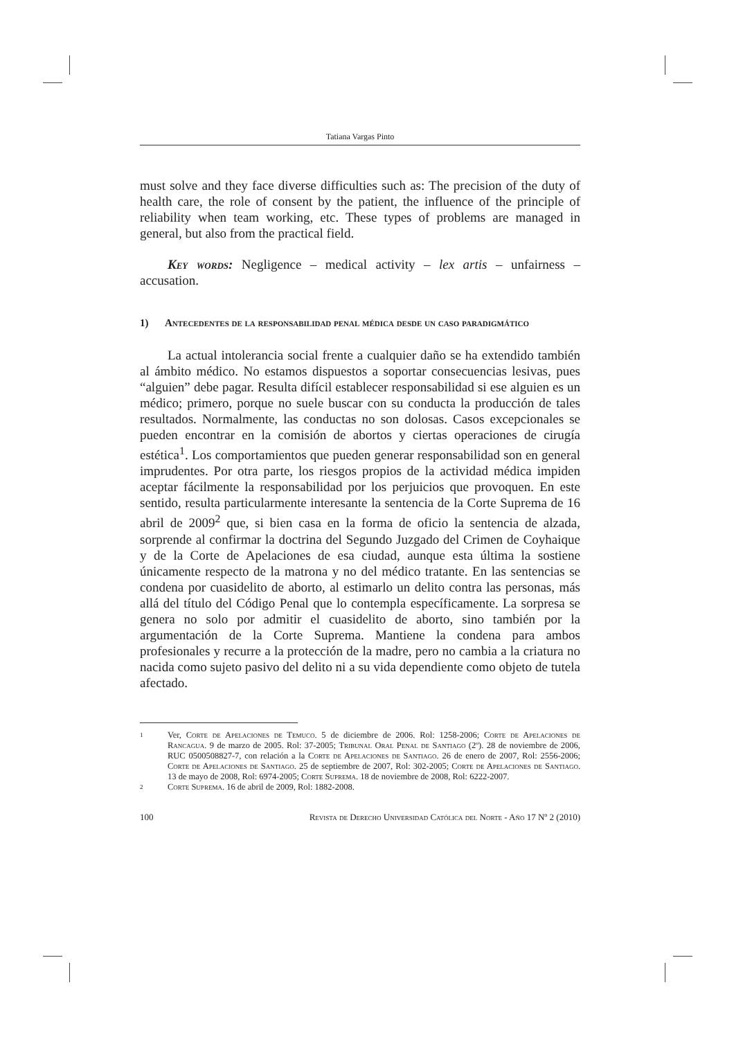Tatiana Vargas Pinto
must solve and they face diverse difficulties such as: The precision of the duty of health care, the role of consent by the patient, the influence of the principle of reliability when team working, etc. These types of problems are managed in general, but also from the practical field.
Key words: Negligence – medical activity – lex artis – unfairness – accusation.
1) Antecedentes de la responsabilidad penal médica desde un caso paradigmático
La actual intolerancia social frente a cualquier daño se ha extendido también al ámbito médico. No estamos dispuestos a soportar consecuencias lesivas, pues “alguien” debe pagar. Resulta difícil establecer responsabilidad si ese alguien es un médico; primero, porque no suele buscar con su conducta la producción de tales resultados. Normalmente, las conductas no son dolosas. Casos excepcionales se pueden encontrar en la comisión de abortos y ciertas operaciones de cirugía estética<sup>1</sup>. Los comportamientos que pueden generar responsabilidad son en general imprudentes. Por otra parte, los riesgos propios de la actividad médica impiden aceptar fácilmente la responsabilidad por los perjuicios que provoquen. En este sentido, resulta particularmente interesante la sentencia de la Corte Suprema de 16 abril de 2009<sup>2</sup> que, si bien casa en la forma de oficio la sentencia de alzada, sorprende al confirmar la doctrina del Segundo Juzgado del Crimen de Coyhaique y de la Corte de Apelaciones de esa ciudad, aunque esta última la sostiene únicamente respecto de la matrona y no del médico tratante. En las sentencias se condena por cuasidelito de aborto, al estimarlo un delito contra las personas, más allá del título del Código Penal que lo contempla específicamente. La sorpresa se genera no solo por admitir el cuasidelito de aborto, sino también por la argumentación de la Corte Suprema. Mantiene la condena para ambos profesionales y recurre a la protección de la madre, pero no cambia a la criatura no nacida como sujeto pasivo del delito ni a su vida dependiente como objeto de tutela afectado.
1 Ver, Corte de Apelaciones de Temuco. 5 de diciembre de 2006. Rol: 1258-2006; Corte de Apelaciones de Rancagua. 9 de marzo de 2005. Rol: 37-2005; Tribunal Oral Penal de Santiago (2º). 28 de noviembre de 2006, RUC 0500508827-7, con relación a la Corte de Apelaciones de Santiago. 26 de enero de 2007, Rol: 2556-2006; Corte de Apelaciones de Santiago. 25 de septiembre de 2007, Rol: 302-2005; Corte de Apelaciones de Santiago. 13 de mayo de 2008, Rol: 6974-2005; Corte Suprema. 18 de noviembre de 2008, Rol: 6222-2007.
2 Corte Suprema. 16 de abril de 2009, Rol: 1882-2008.
100 Revista de Derecho Universidad Católica del Norte - Año 17 Nº 2 (2010)